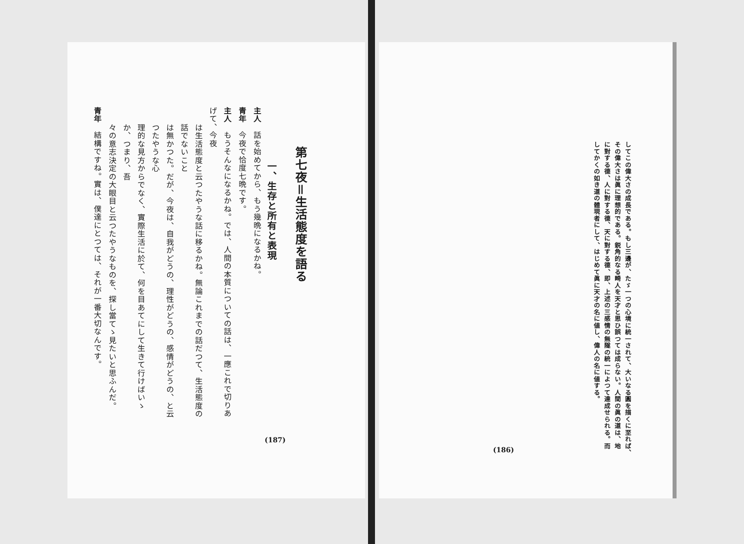してこの偉大さの成長である。もし三邊が、たゞ一つの心境に統一されて、大いなる圓を描くに至れば、
その偉大さは眞に理想的である。鋭角的なる畸人を天才と思ひ誤つては成らない。人間の眞の道は、地
に對する德、人に對する德、天に對する德、即、上述の三感情の無隧の統一によつて達成せられる。而
してかくの如き道の體現者にして、はじめて眞に天才の名に値し、偉人の名に値する。
(186)
第七夜＝生活態度を語る
一、生存と所有と表現
主人　話を始めてから、もう幾晩になるかね。
青年　今夜で恰度七晩です。
主人　もうそんなになるかね。では、人間の本質についての話は、一應これで切りあげて、今夜
は生活態度と云つたやうな話に移るかね。無論これまでの話だつて、生活態度の話でないこと
は無かつた。だが、今夜は、自我がどうの、理性がどうの、感情がどうの、と云つたやうな心
理的な見方からでなく、實際生活に於て、何を目あてにして生きて行けばいゝか、つまり、吾
々の意志決定の大眼目と云つたやうなものを、探し當てゝ見たいと思ふんだ。
青年　結構ですね。實は、僕達にとつては、それが一番大切なんです。
(187)